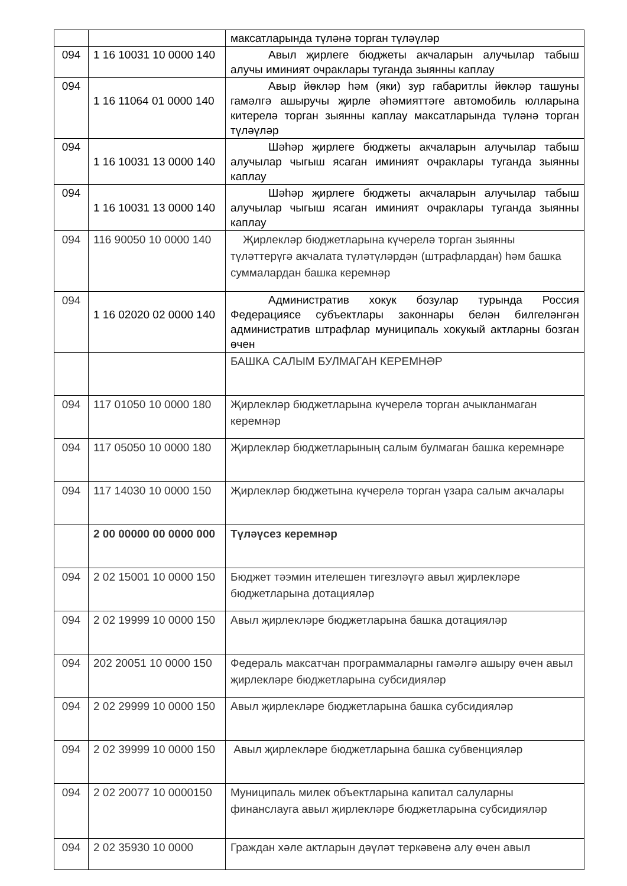| | | максатларында түләнә торган түләүләр |
| 094 | 1 16 10031 10 0000 140 | Авыл җирлеге бюджеты акчаларын алучылар табыш алучы иминият очраклары туганда зыянны каплау |
| 094 | 1 16 11064 01 0000 140 | Авыр йөкләр һәм (яки) зур габаритлы йөкләр ташуны гамәлгә ашыручы җирле әһәмияттәге автомобиль юлларына китерелә торган зыянны каплау максатларында түләнә торган түләүләр |
| 094 | 1 16 10031 13 0000 140 | Шәһәр җирлеге бюджеты акчаларын алучылар табыш алучылар чыгыш ясаган иминият очраклары туганда зыянны каплау |
| 094 | 1 16 10031 13 0000 140 | Шәһәр җирлеге бюджеты акчаларын алучылар табыш алучылар чыгыш ясаган иминият очраклары туганда зыянны каплау |
| 094 | 116 90050 10 0000 140 | Җирлекләр бюджетларына күчерелә торган зыянны түләттерүгә акчалата түләтүләрдән (штрафлардан) һәм башка суммалардан башка керемнәр |
| 094 | 1 16 02020 02 0000 140 | Административ хокук бозулар турында Россия Федерациясе субъектлары законнары белән билгеләнгән административ штрафлар муниципаль хокукый актларны бозган өчен |
| | | БАШКА САЛЫМ БУЛМАГАН КЕРЕМНӘР |
| 094 | 117 01050 10 0000 180 | Җирлекләр бюджетларына күчерелә торган ачыкланмаган керемнәр |
| 094 | 117 05050 10 0000 180 | Җирлекләр бюджетларының салым булмаган башка керемнәре |
| 094 | 117 14030 10 0000 150 | Җирлекләр бюджетына күчерелә торган үзара салым акчалары |
| | 2 00 00000 00 0000 000 | Түләүсез керемнәр |
| 094 | 2 02 15001 10 0000 150 | Бюджет тәэмин ителешен тигезләүгә авыл җирлекләре бюджетларына дотацияләр |
| 094 | 2 02 19999 10 0000 150 | Авыл җирлекләре бюджетларына башка дотацияләр |
| 094 | 202 20051 10 0000 150 | Федераль максатчан программаларны гамәлгә ашыру өчен авыл җирлекләре бюджетларына субсидияләр |
| 094 | 2 02 29999 10 0000 150 | Авыл җирлекләре бюджетларына башка субсидияләр |
| 094 | 2 02 39999 10 0000 150 | Авыл җирлекләре бюджетларына башка субвенцияләр |
| 094 | 2 02 20077 10 0000150 | Муниципаль милек объектларына капитал салуларны финанслауга авыл җирлекләре бюджетларына субсидияләр |
| 094 | 2 02 35930 10 0000 | Граждан хәле актларын дәүләт теркәвенә алу өчен авыл |